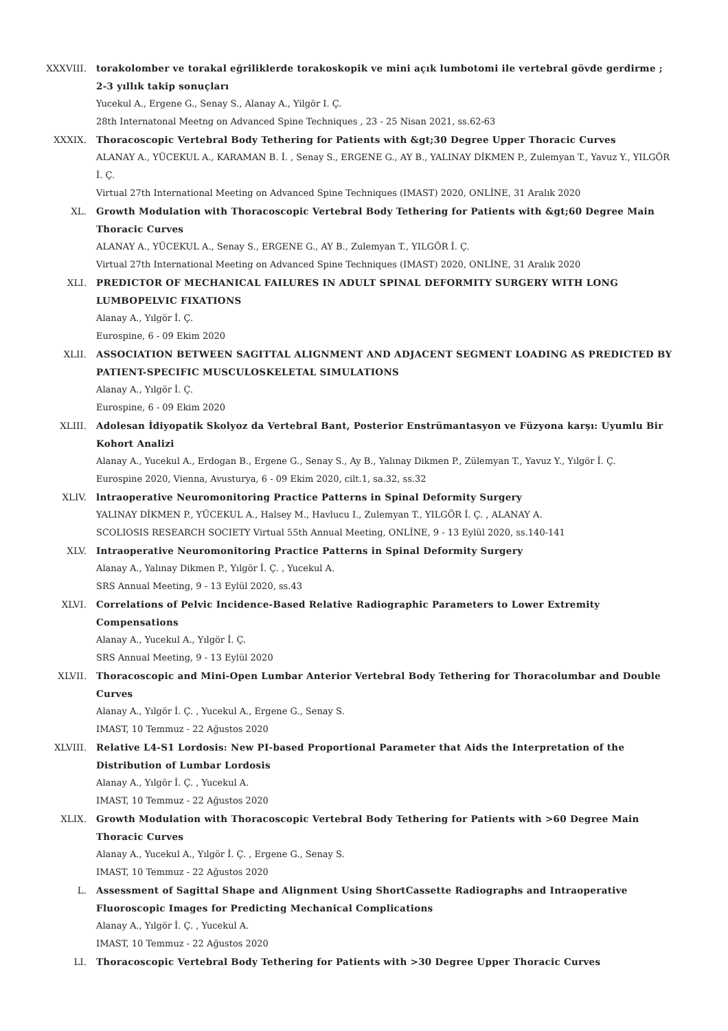XXXVIII. torakolomber ve torakal eğriliklerde torakoskopik ve mini açık lumbotomi ile vertebral gövde gerdirme ; 2-3 yıllık takip sonuçları
Yucekul A., Ergene G., Senay S., Alanay A., Yilgör I. Ç.
28th Internatonal Meetng on Advanced Spine Techniques , 23 - 25 Nisan 2021, ss.62-63
XXXIX. Thoracoscopic Vertebral Body Tethering for Patients with &gt;30 Degree Upper Thoracic Curves
ALANAY A., YÜCEKUL A., KARAMAN B. İ. , Senay S., ERGENE G., AY B., YALINAY DİKMEN P., Zulemyan T., Yavuz Y., YILGÖR İ. Ç.
Virtual 27th International Meeting on Advanced Spine Techniques (IMAST) 2020, ONLİNE, 31 Aralık 2020
XL. Growth Modulation with Thoracoscopic Vertebral Body Tethering for Patients with &gt;60 Degree Main Thoracic Curves
ALANAY A., YÜCEKUL A., Senay S., ERGENE G., AY B., Zulemyan T., YILGÖR İ. Ç.
Virtual 27th International Meeting on Advanced Spine Techniques (IMAST) 2020, ONLİNE, 31 Aralık 2020
XLI. PREDICTOR OF MECHANICAL FAILURES IN ADULT SPINAL DEFORMITY SURGERY WITH LONG LUMBOPELVIC FIXATIONS
Alanay A., Yılgör İ. Ç.
Eurospine, 6 - 09 Ekim 2020
XLII. ASSOCIATION BETWEEN SAGITTAL ALIGNMENT AND ADJACENT SEGMENT LOADING AS PREDICTED BY PATIENT-SPECIFIC MUSCULOSKELETAL SIMULATIONS
Alanay A., Yılgör İ. Ç.
Eurospine, 6 - 09 Ekim 2020
XLIII. Adolesan İdiyopatik Skolyoz da Vertebral Bant, Posterior Enstrümantasyon ve Füzyona karşı: Uyumlu Bir Kohort Analizi
Alanay A., Yucekul A., Erdogan B., Ergene G., Senay S., Ay B., Yalınay Dikmen P., Zülemyan T., Yavuz Y., Yılgör İ. Ç.
Eurospine 2020, Vienna, Avusturya, 6 - 09 Ekim 2020, cilt.1, sa.32, ss.32
XLIV. lntraoperative Neuromonitoring Practice Patterns in Spinal Deformity Surgery
YALINAY DİKMEN P., YÜCEKUL A., Halsey M., Havlucu I., Zulemyan T., YILGÖR İ. Ç. , ALANAY A.
SCOLIOSIS RESEARCH SOCIETY Virtual 55th Annual Meeting, ONLİNE, 9 - 13 Eylül 2020, ss.140-141
XLV. Intraoperative Neuromonitoring Practice Patterns in Spinal Deformity Surgery
Alanay A., Yalınay Dikmen P., Yılgör İ. Ç. , Yucekul A.
SRS Annual Meeting, 9 - 13 Eylül 2020, ss.43
XLVI. Correlations of Pelvic Incidence-Based Relative Radiographic Parameters to Lower Extremity Compensations
Alanay A., Yucekul A., Yılgör İ. Ç.
SRS Annual Meeting, 9 - 13 Eylül 2020
XLVII. Thoracoscopic and Mini-Open Lumbar Anterior Vertebral Body Tethering for Thoracolumbar and Double Curves
Alanay A., Yılgör İ. Ç. , Yucekul A., Ergene G., Senay S.
IMAST, 10 Temmuz - 22 Ağustos 2020
XLVIII. Relative L4-S1 Lordosis: New PI-based Proportional Parameter that Aids the Interpretation of the Distribution of Lumbar Lordosis
Alanay A., Yılgör İ. Ç. , Yucekul A.
IMAST, 10 Temmuz - 22 Ağustos 2020
XLIX. Growth Modulation with Thoracoscopic Vertebral Body Tethering for Patients with >60 Degree Main Thoracic Curves
Alanay A., Yucekul A., Yılgör İ. Ç. , Ergene G., Senay S.
IMAST, 10 Temmuz - 22 Ağustos 2020
L. Assessment of Sagittal Shape and Alignment Using ShortCassette Radiographs and Intraoperative Fluoroscopic Images for Predicting Mechanical Complications
Alanay A., Yılgör İ. Ç. , Yucekul A.
IMAST, 10 Temmuz - 22 Ağustos 2020
LI. Thoracoscopic Vertebral Body Tethering for Patients with >30 Degree Upper Thoracic Curves